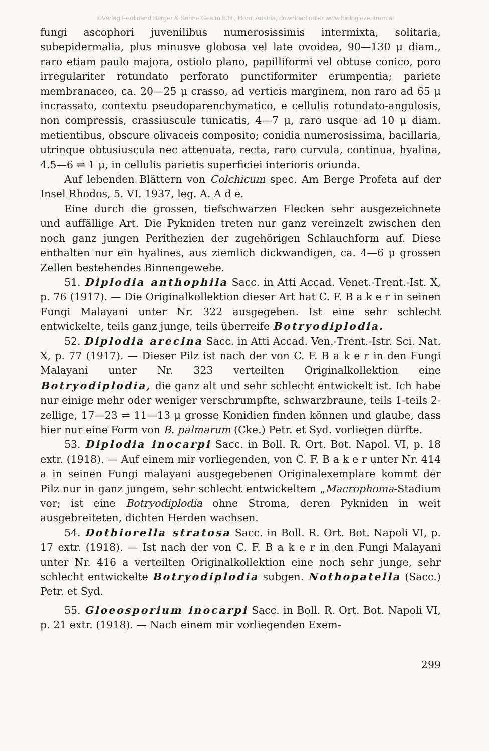©Verlag Ferdinand Berger & Söhne Ges.m.b.H., Horn, Austria, download unter www.biologiezentrum.at
fungi ascophori juvenilibus numerosissimis intermixta, solitaria, subepidermalia, plus minusve globosa vel late ovoidea, 90—130 μ diam., raro etiam paulo majora, ostiolo plano, papilliformi vel obtuse conico, poro irregulariter rotundato perforato punctiformiter erumpentia; pariete membranaceo, ca. 20—25 μ crasso, ad verticis marginem, non raro ad 65 μ incrassato, contextu pseudoparenchymatico, e cellulis rotundato-angulosis, non compressis, crassiuscule tunicatis, 4—7 μ, raro usque ad 10 μ diam. metientibus, obscure olivaceis composito; conidia numerosissima, bacillaria, utrinque obtusiuscula nec attenuata, recta, raro curvula, continua, hyalina, 4.5—6 ⇌ 1 μ, in cellulis parietis superficiei interioris oriunda.
Auf lebenden Blättern von Colchicum spec. Am Berge Profeta auf der Insel Rhodos, 5. VI. 1937, leg. A. A d e.
Eine durch die grossen, tiefschwarzen Flecken sehr ausgezeichnete und auffällige Art. Die Pykniden treten nur ganz vereinzelt zwischen den noch ganz jungen Perithezien der zugehörigen Schlauchform auf. Diese enthalten nur ein hyalines, aus ziemlich dickwandigen, ca. 4—6 μ grossen Zellen bestehendes Binnengewebe.
51. Diplodia anthophila Sacc. in Atti Accad. Venet.-Trent.-Ist. X, p. 76 (1917). — Die Originalkollektion dieser Art hat C. F. B a k e r in seinen Fungi Malayani unter Nr. 322 ausgegeben. Ist eine sehr schlecht entwickelte, teils ganz junge, teils überreife Botryodiplodia.
52. Diplodia arecina Sacc. in Atti Accad. Ven.-Trent.-Istr. Sci. Nat. X, p. 77 (1917). — Dieser Pilz ist nach der von C. F. B a k e r in den Fungi Malayani unter Nr. 323 verteilten Originalkollektion eine Botryodiplodia, die ganz alt und sehr schlecht entwickelt ist. Ich habe nur einige mehr oder weniger verschrumpfte, schwarzbraune, teils 1-teils 2-zellige, 17—23 ⇌ 11—13 μ grosse Konidien finden können und glaube, dass hier nur eine Form von B. palmarum (Cke.) Petr. et Syd. vorliegen dürfte.
53. Diplodia inocarpi Sacc. in Boll. R. Ort. Bot. Napol. VI, p. 18 extr. (1918). — Auf einem mir vorliegenden, von C. F. B a k e r unter Nr. 414 a in seinen Fungi malayani ausgegebenen Originalexemplare kommt der Pilz nur in ganz jungem, sehr schlecht entwickeltem „Macrophoma-Stadium vor; ist eine Botryodiplodia ohne Stroma, deren Pykniden in weit ausgebreiteten, dichten Herden wachsen.
54. Dothiorella stratosa Sacc. in Boll. R. Ort. Bot. Napoli VI, p. 17 extr. (1918). — Ist nach der von C. F. B a k e r in den Fungi Malayani unter Nr. 416 a verteilten Originalkollektion eine noch sehr junge, sehr schlecht entwickelte Botryodiplodia subgen. Nothopatella (Sacc.) Petr. et Syd.
55. Gloeosporium inocarpi Sacc. in Boll. R. Ort. Bot. Napoli VI, p. 21 extr. (1918). — Nach einem mir vorliegenden Exem-
299